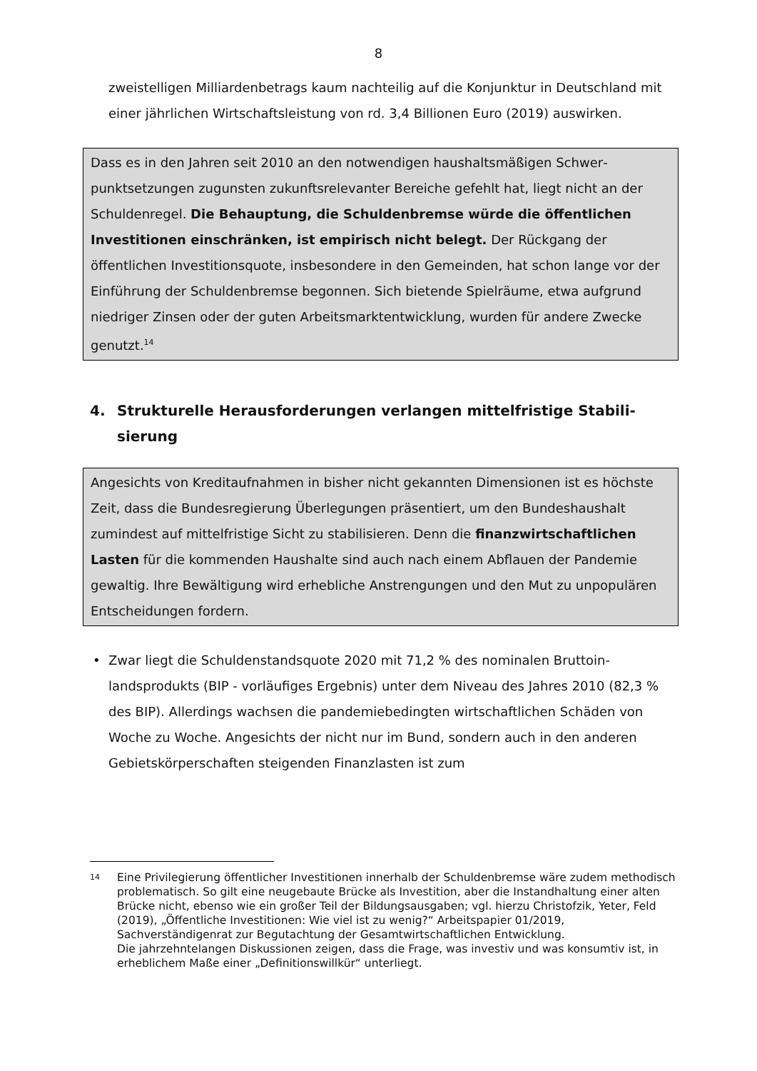8
zweistelligen Milliardenbetrags kaum nachteilig auf die Konjunktur in Deutsch­land mit einer jährlichen Wirtschaftsleistung von rd. 3,4 Billionen Euro (2019) auswirken.
Dass es in den Jahren seit 2010 an den notwendigen haushaltsmäßigen Schwer­punktsetzungen zugunsten zukunftsrelevanter Bereiche gefehlt hat, liegt nicht an der Schuldenregel. Die Behauptung, die Schuldenbremse würde die öffent­lichen Investitionen einschränken, ist empirisch nicht belegt. Der Rück­gang der öffentlichen Investitionsquote, insbesondere in den Gemeinden, hat schon lange vor der Einführung der Schuldenbremse begonnen. Sich bietende Spielräume, etwa aufgrund niedriger Zinsen oder der guten Arbeitsmarktentwick­lung, wurden für andere Zwecke genutzt.<sup>14</sup>
4. Strukturelle Herausforderungen verlangen mittelfristige Stabili­sierung
Angesichts von Kreditaufnahmen in bisher nicht gekannten Dimensionen ist es höchste Zeit, dass die Bundesregierung Überlegungen präsentiert, um den Bun­deshaushalt zumindest auf mittelfristige Sicht zu stabilisieren. Denn die finanz­wirtschaftlichen Lasten für die kommenden Haushalte sind auch nach einem Abflauen der Pandemie gewaltig. Ihre Bewältigung wird erhebliche Anstrengun­gen und den Mut zu unpopulären Entscheidungen fordern.
• Zwar liegt die Schuldenstandsquote 2020 mit 71,2 % des nominalen Bruttoin­landsprodukts (BIP - vorläufiges Ergebnis) unter dem Niveau des Jahres 2010 (82,3 % des BIP). Allerdings wachsen die pandemiebedingten wirtschaftlichen Schäden von Woche zu Woche. Angesichts der nicht nur im Bund, sondern auch in den anderen Gebietskörperschaften steigenden Finanzlasten ist zum
14 Eine Privilegierung öffentlicher Investitionen innerhalb der Schuldenbremse wäre zu­dem methodisch problematisch. So gilt eine neugebaute Brücke als Investition, aber die Instandhaltung einer alten Brücke nicht, ebenso wie ein großer Teil der Bildungs­ausgaben; vgl. hierzu Christofzik, Yeter, Feld (2019), „Öffentliche Investitionen: Wie viel ist zu wenig?“ Arbeitspapier 01/2019, Sachverständigenrat zur Begutachtung der Gesamtwirtschaftlichen Entwicklung.
Die jahrzehntelangen Diskussionen zeigen, dass die Frage, was investiv und was konsumtiv ist, in erheblichem Maße einer „Definitionswillkür“ unterliegt.